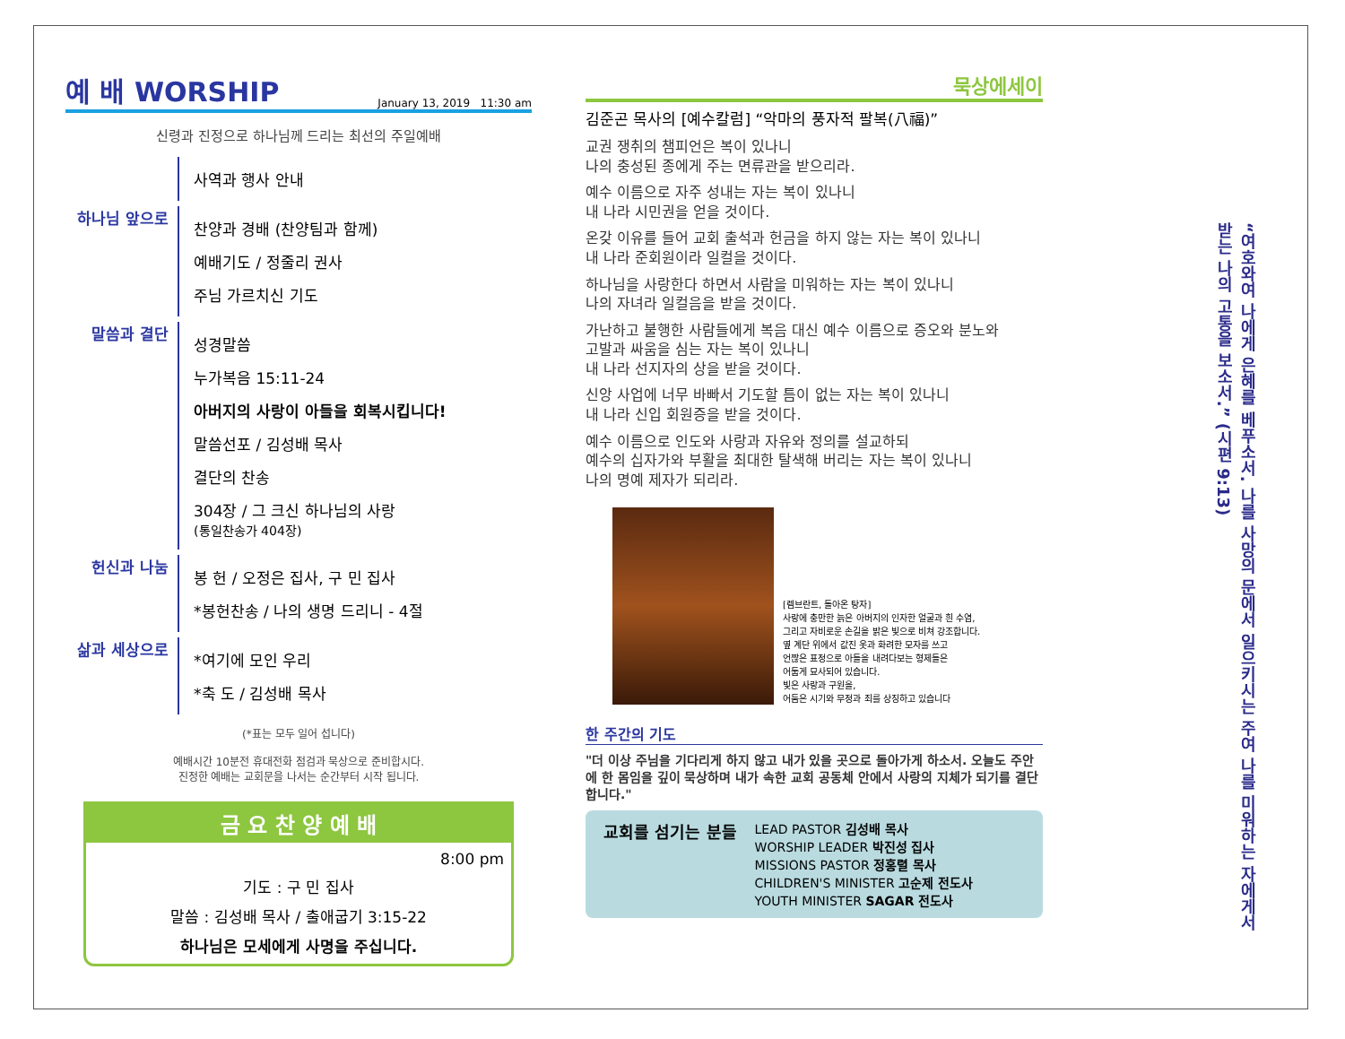예 배 WORSHIP January 13, 2019 11:30 am
신령과 진정으로 하나님께 드리는 최선의 주일예배
사역과 행사 안내
하나님 앞으로
찬양과 경배 (찬양팀과 함께)
예배기도 / 정줄리 권사
주님 가르치신 기도
말씀과 결단
성경말씀
누가복음 15:11-24
아버지의 사랑이 아들을 회복시킵니다!
말씀선포 / 김성배 목사
결단의 찬송
304장 / 그 크신 하나님의 사랑
(통일찬송가 404장)
헌신과 나눔
봉 헌 / 오정은 집사, 구 민 집사
*봉헌찬송 / 나의 생명 드리니 - 4절
삶과 세상으로
*여기에 모인 우리
*축 도 / 김성배 목사
(*표는 모두 일어 섭니다)
예배시간 10분전 휴대전화 점검과 묵상으로 준비합시다.
진정한 예배는 교회문을 나서는 순간부터 시작 됩니다.
금 요 찬 양 예 배
8:00 pm
기도 : 구 민 집사
말씀 : 김성배 목사 / 출애굽기 3:15-22
하나님은 모세에게 사명을 주십니다.
묵상에세이
김준곤 목사의 [예수칼럼] “악마의 풍자적 팔복(八福)”
교권 쟁취의 챔피언은 복이 있나니
나의 충성된 종에게 주는 면류관을 받으리라.
예수 이름으로 자주 성내는 자는 복이 있나니
내 나라 시민권을 얻을 것이다.
온갖 이유를 들어 교회 출석과 헌금을 하지 않는 자는 복이 있나니
내 나라 준회원이라 일컬을 것이다.
하나님을 사랑한다 하면서 사람을 미워하는 자는 복이 있나니
나의 자녀라 일컬음을 받을 것이다.
가난하고 불행한 사람들에게 복음 대신 예수 이름으로 증오와 분노와
고발과 싸움을 심는 자는 복이 있나니
내 나라 선지자의 상을 받을 것이다.
신앙 사업에 너무 바빠서 기도할 틈이 없는 자는 복이 있나니
내 나라 신입 회원증을 받을 것이다.
예수 이름으로 인도와 사랑과 자유와 정의를 설교하되
예수의 십자가와 부활을 최대한 탈색해 버리는 자는 복이 있나니
나의 명예 제자가 되리라.
[렘브란트, 돌아온 탕자]
사랑에 충만한 늙은 아버지의 인자한 얼굴과 흰 수염,
그리고 자비로운 손길을 밝은 빛으로 비쳐 강조합니다.
옆 계단 위에서 값진 옷과 화려한 모자를 쓰고
언짢은 표정으로 아들을 내려다보는 형제들은
어둡게 묘사되어 있습니다.
빛은 사랑과 구원을,
어둠은 시기와 무정과 죄를 상징하고 있습니다
한 주간의 기도
"더 이상 주님을 기다리게 하지 않고 내가 있을 곳으로 돌아가게 하소서. 오늘도 주안에 한 몸임을 깊이 묵상하며 내가 속한 교회 공동체 안에서 사랑의 지체가 되기를 결단합니다."
교회를 섬기는 분들
LEAD PASTOR 김성배 목사
WORSHIP LEADER 박진성 집사
MISSIONS PASTOR 정홍렬 목사
CHILDREN'S MINISTER 고순제 전도사
YOUTH MINISTER SAGAR 전도사
“여호와여 나에게 은혜를 베푸소서. 나를 사망의 문에서 일으키시는 주여 나를 미워하는 자에게서 받는 나의 고통을 보소서.” (시편 9:13)